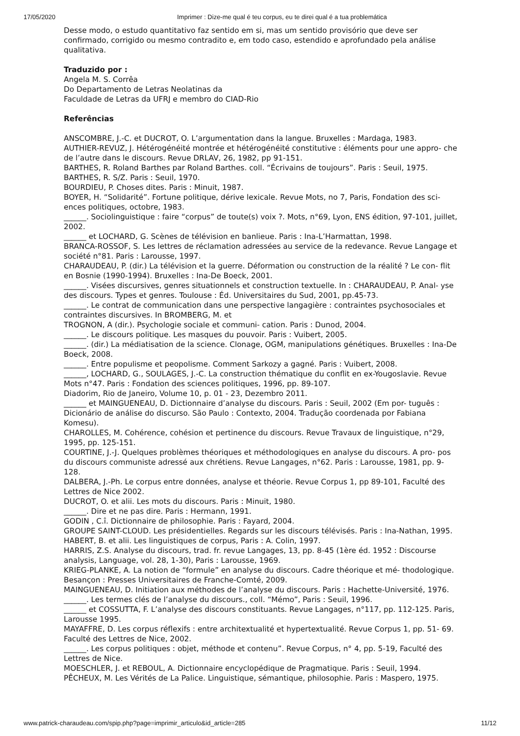17/05/2020 Imprimer : Dize-me qual é teu corpus, eu te direi qual é a tua problemática
Desse modo, o estudo quantitativo faz sentido em si, mas um sentido provisório que deve ser confirmado, corrigido ou mesmo contradito e, em todo caso, estendido e aprofundado pela análise qualitativa.
Traduzido por :
Angela M. S. Corrêa
Do Departamento de Letras Neolatinas da
Faculdade de Letras da UFRJ e membro do CIAD-Rio
Referências
ANSCOMBRE, J.-C. et DUCROT, O. L’argumentation dans la langue. Bruxelles : Mardaga, 1983.
AUTHIER-REVUZ, J. Hétérogénéité montrée et hétérogénéité constitutive : éléments pour une appro- che de l’autre dans le discours. Revue DRLAV, 26, 1982, pp 91-151.
BARTHES, R. Roland Barthes par Roland Barthes. coll. “Écrivains de toujours”. Paris : Seuil, 1975.
BARTHES, R. S/Z. Paris : Seuil, 1970.
BOURDIEU, P. Choses dites. Paris : Minuit, 1987.
BOYER, H. “Solidarité”. Fortune politique, dérive lexicale. Revue Mots, no 7, Paris, Fondation des sci- ences politiques, octobre, 1983.
______. Sociolinguistique : faire “corpus” de toute(s) voix ?. Mots, n°69, Lyon, ENS édition, 97-101, juillet, 2002.
______ et LOCHARD, G. Scènes de télévision en banlieue. Paris : Ina-L’Harmattan, 1998.
BRANCA-ROSSOF, S. Les lettres de réclamation adressées au service de la redevance. Revue Langage et société n°81. Paris : Larousse, 1997.
CHARAUDEAU, P. (dir.) La télévision et la guerre. Déformation ou construction de la réalité ? Le con- flit en Bosnie (1990-1994). Bruxelles : Ina-De Boeck, 2001.
______. Visées discursives, genres situationnels et construction textuelle. In : CHARAUDEAU, P. Anal- yse des discours. Types et genres. Toulouse : Éd. Universitaires du Sud, 2001, pp.45-73.
______. Le contrat de communication dans une perspective langagière : contraintes psychosociales et contraintes discursives. In BROMBERG, M. et
TROGNON, A (dir.). Psychologie sociale et communi- cation. Paris : Dunod, 2004.
______. Le discours politique. Les masques du pouvoir. Paris : Vuibert, 2005.
______. (dir.) La médiatisation de la science. Clonage, OGM, manipulations génétiques. Bruxelles : Ina-De Boeck, 2008.
______. Entre populisme et peopolisme. Comment Sarkozy a gagné. Paris : Vuibert, 2008.
______, LOCHARD, G., SOULAGES, J.-C. La construction thématique du conflit en ex-Yougoslavie. Revue Mots n°47. Paris : Fondation des sciences politiques, 1996, pp. 89-107.
Diadorim, Rio de Janeiro, Volume 10, p. 01 - 23, Dezembro 2011.
______ et MAINGUENEAU, D. Dictionnaire d’analyse du discours. Paris : Seuil, 2002 (Em por- tuguês : Dicionário de análise do discurso. São Paulo : Contexto, 2004. Tradução coordenada por Fabiana Komesu).
CHAROLLES, M. Cohérence, cohésion et pertinence du discours. Revue Travaux de linguistique, n°29, 1995, pp. 125-151.
COURTINE, J.-J. Quelques problèmes théoriques et méthodologiques en analyse du discours. A pro- pos du discours communiste adressé aux chrétiens. Revue Langages, n°62. Paris : Larousse, 1981, pp. 9-128.
DALBERA, J.-Ph. Le corpus entre données, analyse et théorie. Revue Corpus 1, pp 89-101, Faculté des Lettres de Nice 2002.
DUCROT, O. et alii. Les mots du discours. Paris : Minuit, 1980.
______. Dire et ne pas dire. Paris : Hermann, 1991.
GODIN , C.î. Dictionnaire de philosophie. Paris : Fayard, 2004.
GROUPE SAINT-CLOUD. Les présidentielles. Regards sur les discours télévisés. Paris : Ina-Nathan, 1995.
HABERT, B. et alii. Les linguistiques de corpus, Paris : A. Colin, 1997.
HARRIS, Z.S. Analyse du discours, trad. fr. revue Langages, 13, pp. 8-45 (1ère éd. 1952 : Discourse analysis, Language, vol. 28, 1-30), Paris : Larousse, 1969.
KRIEG-PLANKE, A. La notion de “formule” en analyse du discours. Cadre théorique et mé- thodologique. Besançon : Presses Universitaires de Franche-Comté, 2009.
MAINGUENEAU, D. Initiation aux méthodes de l’analyse du discours. Paris : Hachette-Université, 1976.
______. Les termes clés de l’analyse du discours., coll. “Mémo”, Paris : Seuil, 1996.
______ et COSSUTTA, F. L’analyse des discours constituants. Revue Langages, n°117, pp. 112-125. Paris, Larousse 1995.
MAYAFFRE, D. Les corpus réflexifs : entre architextualité et hypertextualité. Revue Corpus 1, pp. 51- 69. Faculté des Lettres de Nice, 2002.
______. Les corpus politiques : objet, méthode et contenu”. Revue Corpus, n° 4, pp. 5-19, Faculté des Lettres de Nice.
MOESCHLER, J. et REBOUL, A. Dictionnaire encyclopédique de Pragmatique. Paris : Seuil, 1994.
PÊCHEUX, M. Les Vérités de La Palice. Linguistique, sémantique, philosophie. Paris : Maspero, 1975.
www.patrick-charaudeau.com/spip.php?page=imprimir_articulo&id_article=285 11/12